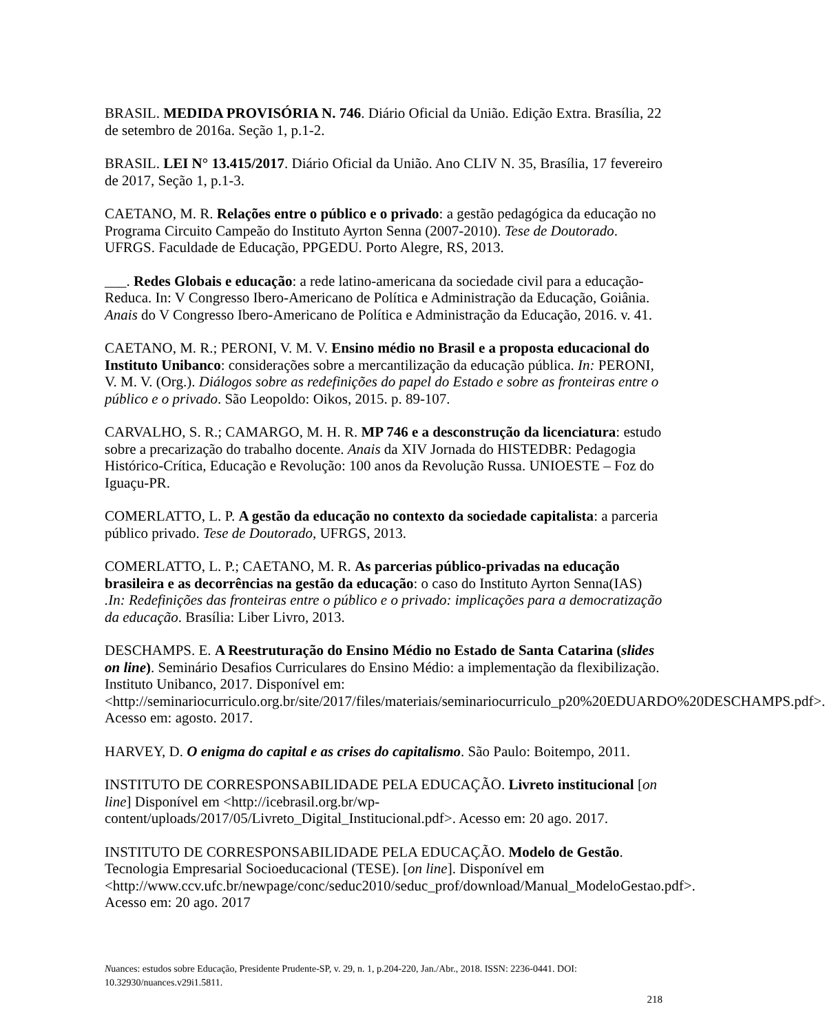BRASIL. MEDIDA PROVISÓRIA N. 746. Diário Oficial da União. Edição Extra. Brasília, 22 de setembro de 2016a. Seção 1, p.1-2.
BRASIL. LEI N° 13.415/2017. Diário Oficial da União. Ano CLIV N. 35, Brasília, 17 fevereiro de 2017, Seção 1, p.1-3.
CAETANO, M. R. Relações entre o público e o privado: a gestão pedagógica da educação no Programa Circuito Campeão do Instituto Ayrton Senna (2007-2010). Tese de Doutorado. UFRGS. Faculdade de Educação, PPGEDU. Porto Alegre, RS, 2013.
___. Redes Globais e educação: a rede latino-americana da sociedade civil para a educação-Reduca. In: V Congresso Ibero-Americano de Política e Administração da Educação, Goiânia. Anais do V Congresso Ibero-Americano de Política e Administração da Educação, 2016. v. 41.
CAETANO, M. R.; PERONI, V. M. V. Ensino médio no Brasil e a proposta educacional do Instituto Unibanco: considerações sobre a mercantilização da educação pública. In: PERONI, V. M. V. (Org.). Diálogos sobre as redefinições do papel do Estado e sobre as fronteiras entre o público e o privado. São Leopoldo: Oikos, 2015. p. 89-107.
CARVALHO, S. R.; CAMARGO, M. H. R. MP 746 e a desconstrução da licenciatura: estudo sobre a precarização do trabalho docente. Anais da XIV Jornada do HISTEDBR: Pedagogia Histórico-Crítica, Educação e Revolução: 100 anos da Revolução Russa. UNIOESTE – Foz do Iguaçu-PR.
COMERLATTO, L. P. A gestão da educação no contexto da sociedade capitalista: a parceria público privado. Tese de Doutorado, UFRGS, 2013.
COMERLATTO, L. P.; CAETANO, M. R. As parcerias público-privadas na educação brasileira e as decorrências na gestão da educação: o caso do Instituto Ayrton Senna(IAS) .In: Redefinições das fronteiras entre o público e o privado: implicações para a democratização da educação. Brasília: Liber Livro, 2013.
DESCHAMPS. E. A Reestruturação do Ensino Médio no Estado de Santa Catarina (slides on line). Seminário Desafios Curriculares do Ensino Médio: a implementação da flexibilização. Instituto Unibanco, 2017. Disponível em: <http://seminariocurriculo.org.br/site/2017/files/materiais/seminariocurriculo_p20%20EDUARDO%20DESCHAMPS.pdf>. Acesso em: agosto. 2017.
HARVEY, D. O enigma do capital e as crises do capitalismo. São Paulo: Boitempo, 2011.
INSTITUTO DE CORRESPONSABILIDADE PELA EDUCAÇÃO. Livreto institucional [on line] Disponível em <http://icebrasil.org.br/wp-content/uploads/2017/05/Livreto_Digital_Institucional.pdf>. Acesso em: 20 ago. 2017.
INSTITUTO DE CORRESPONSABILIDADE PELA EDUCAÇÃO. Modelo de Gestão. Tecnologia Empresarial Socioeducacional (TESE). [on line]. Disponível em <http://www.ccv.ufc.br/newpage/conc/seduc2010/seduc_prof/download/Manual_ModeloGestao.pdf>. Acesso em: 20 ago. 2017
Nuances: estudos sobre Educação, Presidente Prudente-SP, v. 29, n. 1, p.204-220, Jan./Abr., 2018. ISSN: 2236-0441. DOI: 10.32930/nuances.v29i1.5811.
218